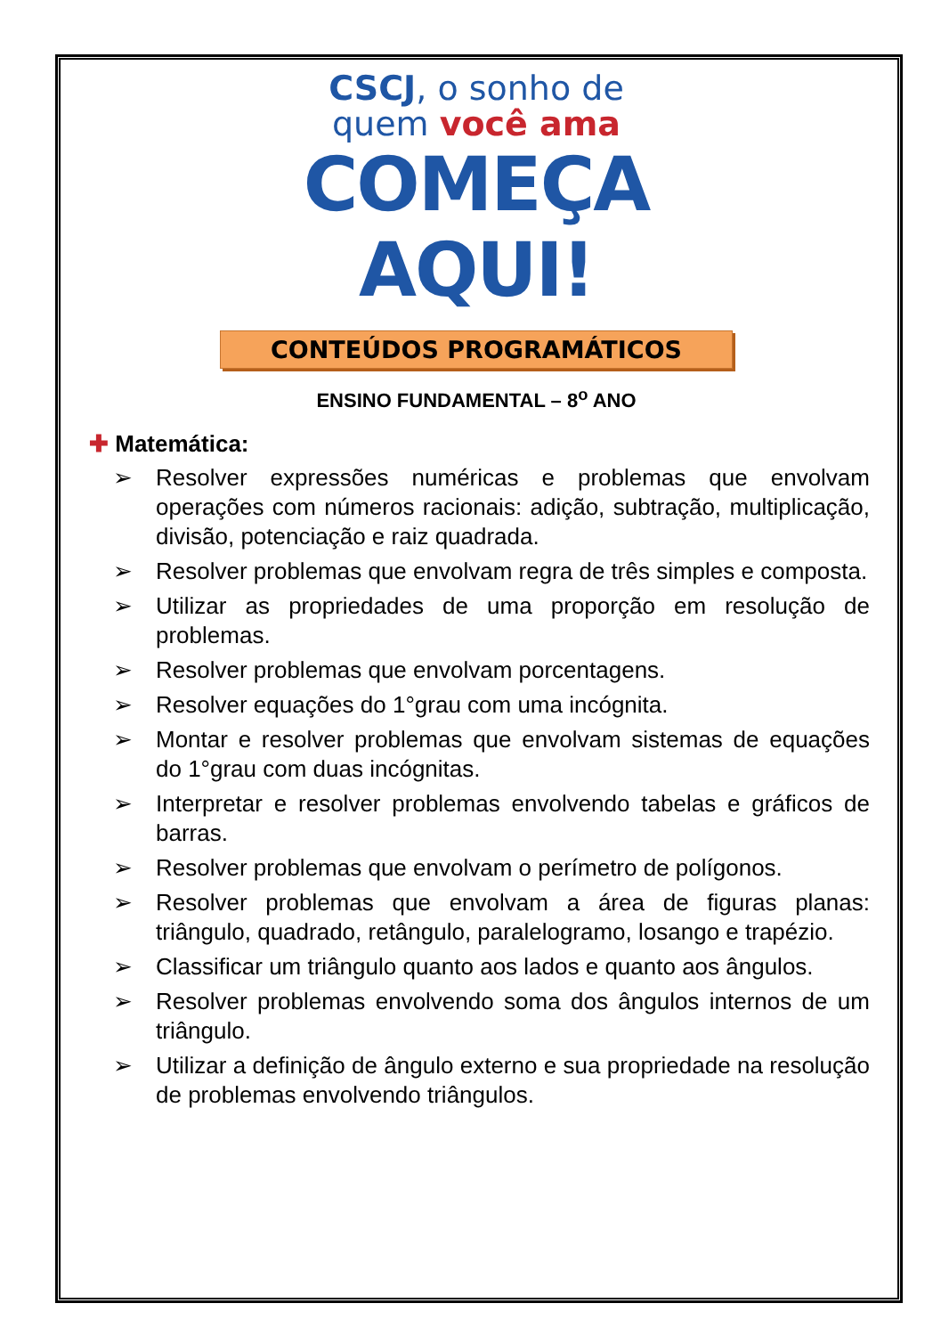CSCJ, o sonho de
quem você ama
COMEÇA
AQUI!
CONTEÚDOS PROGRAMÁTICOS
ENSINO FUNDAMENTAL – 8<sup>o</sup> ANO
✚ Matemática:
➢ Resolver expressões numéricas e problemas que envolvam operações com números racionais: adição, subtração, multiplicação, divisão, potenciação e raiz quadrada.
➢ Resolver problemas que envolvam regra de três simples e composta.
➢ Utilizar as propriedades de uma proporção em resolução de problemas.
➢ Resolver problemas que envolvam porcentagens.
➢ Resolver equações do 1°grau com uma incógnita.
➢ Montar e resolver problemas que envolvam sistemas de equações do 1°grau com duas incógnitas.
➢ Interpretar e resolver problemas envolvendo tabelas e gráficos de barras.
➢ Resolver problemas que envolvam o perímetro de polígonos.
➢ Resolver problemas que envolvam a área de figuras planas: triângulo, quadrado, retângulo, paralelogramo, losango e trapézio.
➢ Classificar um triângulo quanto aos lados e quanto aos ângulos.
➢ Resolver problemas envolvendo soma dos ângulos internos de um triângulo.
➢ Utilizar a definição de ângulo externo e sua propriedade na resolução de problemas envolvendo triângulos.